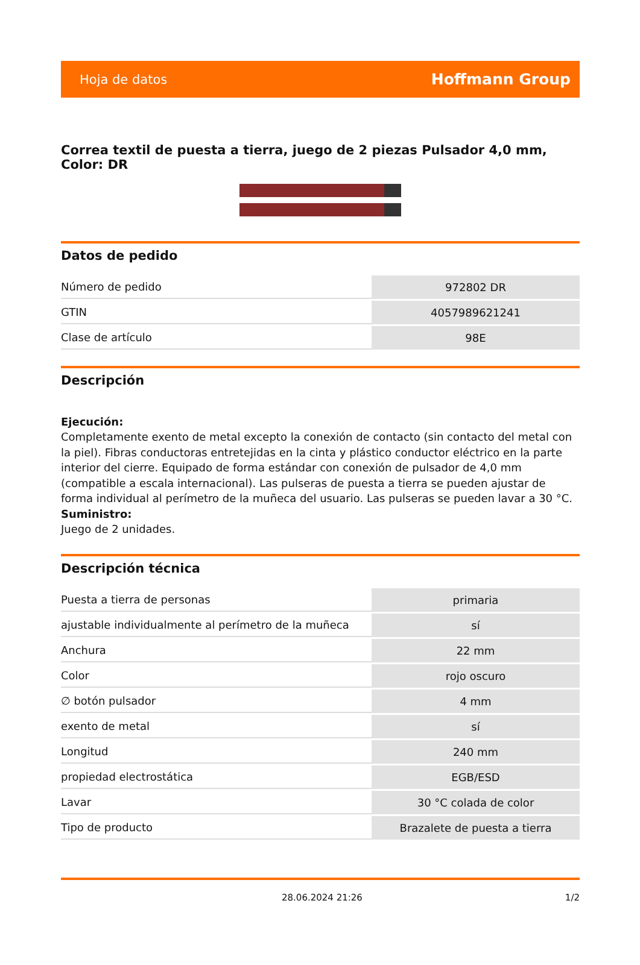Hoja de datos Hoffmann Group
Correa textil de puesta a tierra, juego de 2 piezas Pulsador 4,0 mm, Color: DR
Datos de pedido
| Número de pedido | 972802 DR |
| GTIN | 4057989621241 |
| Clase de artículo | 98E |
Descripción
Ejecución:
Completamente exento de metal excepto la conexión de contacto (sin contacto del metal con la piel). Fibras conductoras entretejidas en la cinta y plástico conductor eléctrico en la parte interior del cierre. Equipado de forma estándar con conexión de pulsador de 4,0 mm (compatible a escala internacional). Las pulseras de puesta a tierra se pueden ajustar de forma individual al perímetro de la muñeca del usuario. Las pulseras se pueden lavar a 30 °C.
Suministro:
Juego de 2 unidades.
Descripción técnica
| Puesta a tierra de personas | primaria |
| ajustable individualmente al perímetro de la muñeca | sí |
| Anchura | 22 mm |
| Color | rojo oscuro |
| ∅ botón pulsador | 4 mm |
| exento de metal | sí |
| Longitud | 240 mm |
| propiedad electrostática | EGB/ESD |
| Lavar | 30 °C colada de color |
| Tipo de producto | Brazalete de puesta a tierra |
28.06.2024 21:26 1/2